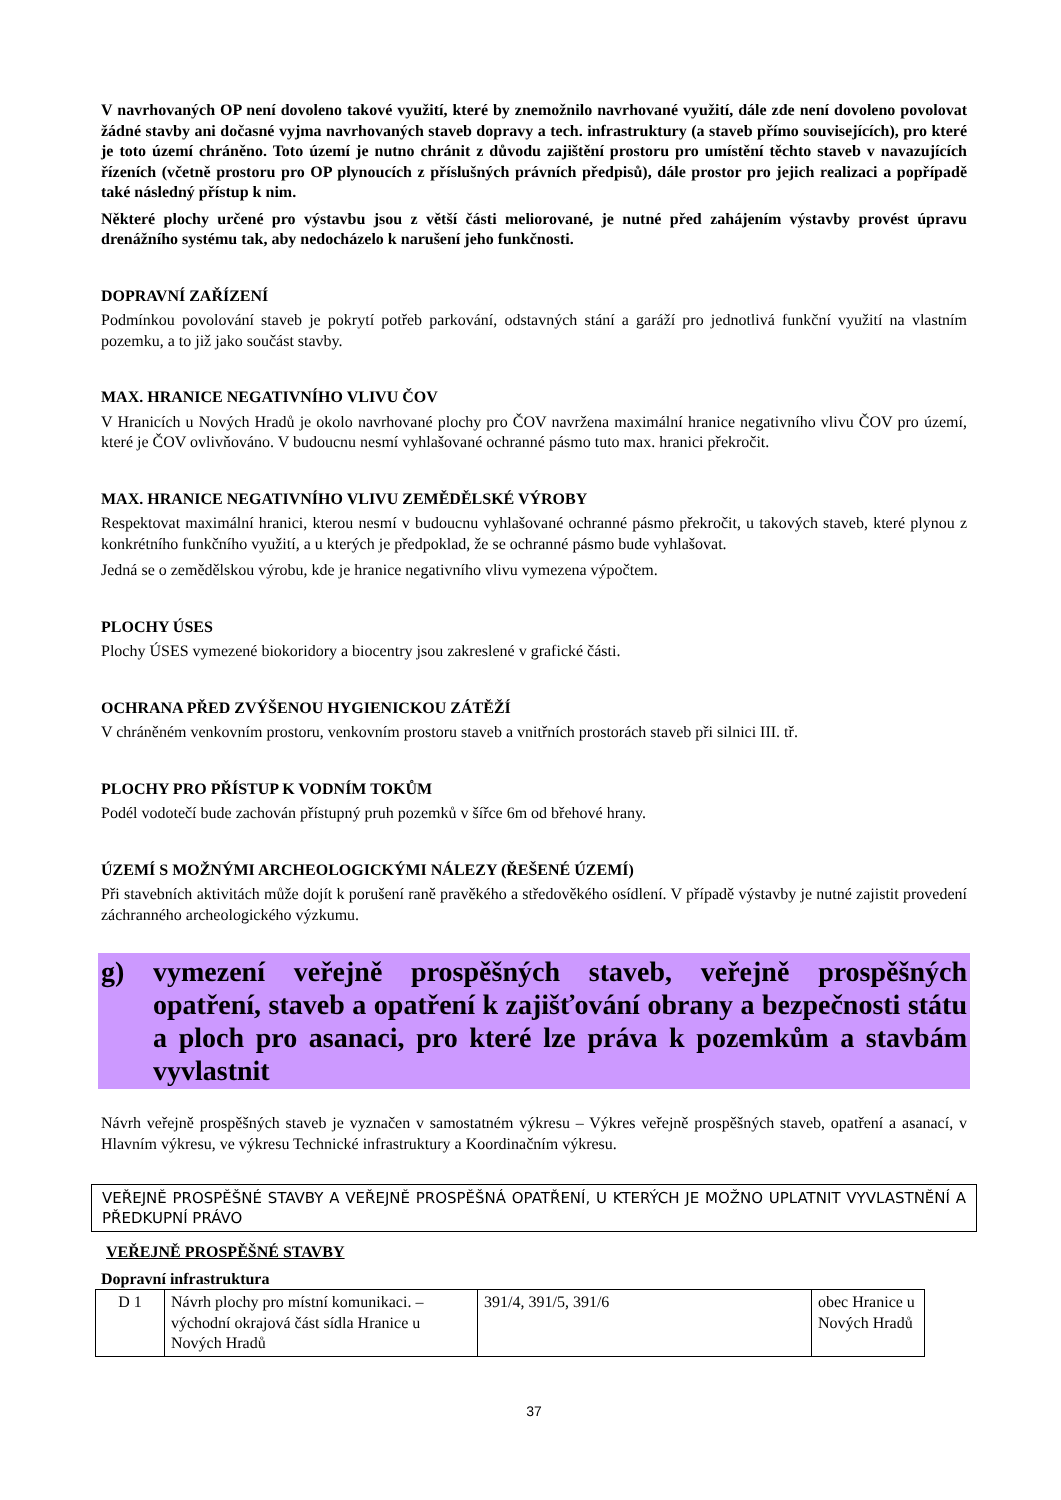V navrhovaných OP není dovoleno takové využití, které by znemožnilo navrhované využití, dále zde není dovoleno povolovat žádné stavby ani dočasné vyjma navrhovaných staveb dopravy a tech. infrastruktury (a staveb přímo souvisejících), pro které je toto území chráněno. Toto území je nutno chránit z důvodu zajištění prostoru pro umístění těchto staveb v navazujících řízeních (včetně prostoru pro OP plynoucích z příslušných právních předpisů), dále prostor pro jejich realizaci a popřípadě také následný přístup k nim.
Některé plochy určené pro výstavbu jsou z větší části meliorované, je nutné před zahájením výstavby provést úpravu drenážního systému tak, aby nedocházelo k narušení jeho funkčnosti.
DOPRAVNÍ ZAŘÍZENÍ
Podmínkou povolování staveb je pokrytí potřeb parkování, odstavných stání a garáží pro jednotlivá funkční využití na vlastním pozemku, a to již jako součást stavby.
MAX. HRANICE NEGATIVNÍHO VLIVU ČOV
V Hranicích u Nových Hradů je okolo navrhované plochy pro ČOV navržena maximální hranice negativního vlivu ČOV pro území, které je ČOV ovlivňováno. V budoucnu nesmí vyhlašované ochranné pásmo tuto max. hranici překročit.
MAX. HRANICE NEGATIVNÍHO VLIVU ZEMĚDĚLSKÉ VÝROBY
Respektovat maximální hranici, kterou nesmí v budoucnu vyhlašované ochranné pásmo překročit, u takových staveb, které plynou z konkrétního funkčního využití, a u kterých je předpoklad, že se ochranné pásmo bude vyhlašovat.
Jedná se o zemědělskou výrobu, kde je hranice negativního vlivu vymezena výpočtem.
PLOCHY ÚSES
Plochy ÚSES vymezené biokoridory a biocentry jsou zakreslené v grafické části.
OCHRANA PŘED ZVÝŠENOU HYGIENICKOU ZÁTĚŽÍ
V chráněném venkovním prostoru, venkovním prostoru staveb a vnitřních prostorách staveb při silnici III. tř.
PLOCHY PRO PŘÍSTUP K VODNÍM TOKŮM
Podél vodotečí bude zachován přístupný pruh pozemků v šířce 6m od břehové hrany.
ÚZEMÍ S MOŽNÝMI ARCHEOLOGICKÝMI NÁLEZY (ŘEŠENÉ ÚZEMÍ)
Při stavebních aktivitách může dojít k porušení raně pravěkého a středověkého osídlení. V případě výstavby je nutné zajistit provedení záchranného archeologického výzkumu.
g) vymezení veřejně prospěšných staveb, veřejně prospěšných opatření, staveb a opatření k zajišťování obrany a bezpečnosti státu a ploch pro asanaci, pro které lze práva k pozemkům a stavbám vyvlastnit
Návrh veřejně prospěšných staveb je vyznačen v samostatném výkresu – Výkres veřejně prospěšných staveb, opatření a asanací, v Hlavním výkresu, ve výkresu Technické infrastruktury a Koordinačním výkresu.
VEŘEJNĚ PROSPĚŠNÉ STAVBY A VEŘEJNĚ PROSPĚŠNÁ OPATŘENÍ, U KTERÝCH JE MOŽNO UPLATNIT VYVLASTNĚNÍ A PŘEDKUPNÍ PRÁVO
VEŘEJNĚ PROSPĚŠNÉ STAVBY
Dopravní infrastruktura
| D 1 | Návrh plochy pro místní komunikaci. – východní okrajová část sídla Hranice u Nových Hradů | 391/4, 391/5, 391/6 | obec Hranice u Nových Hradů |
37